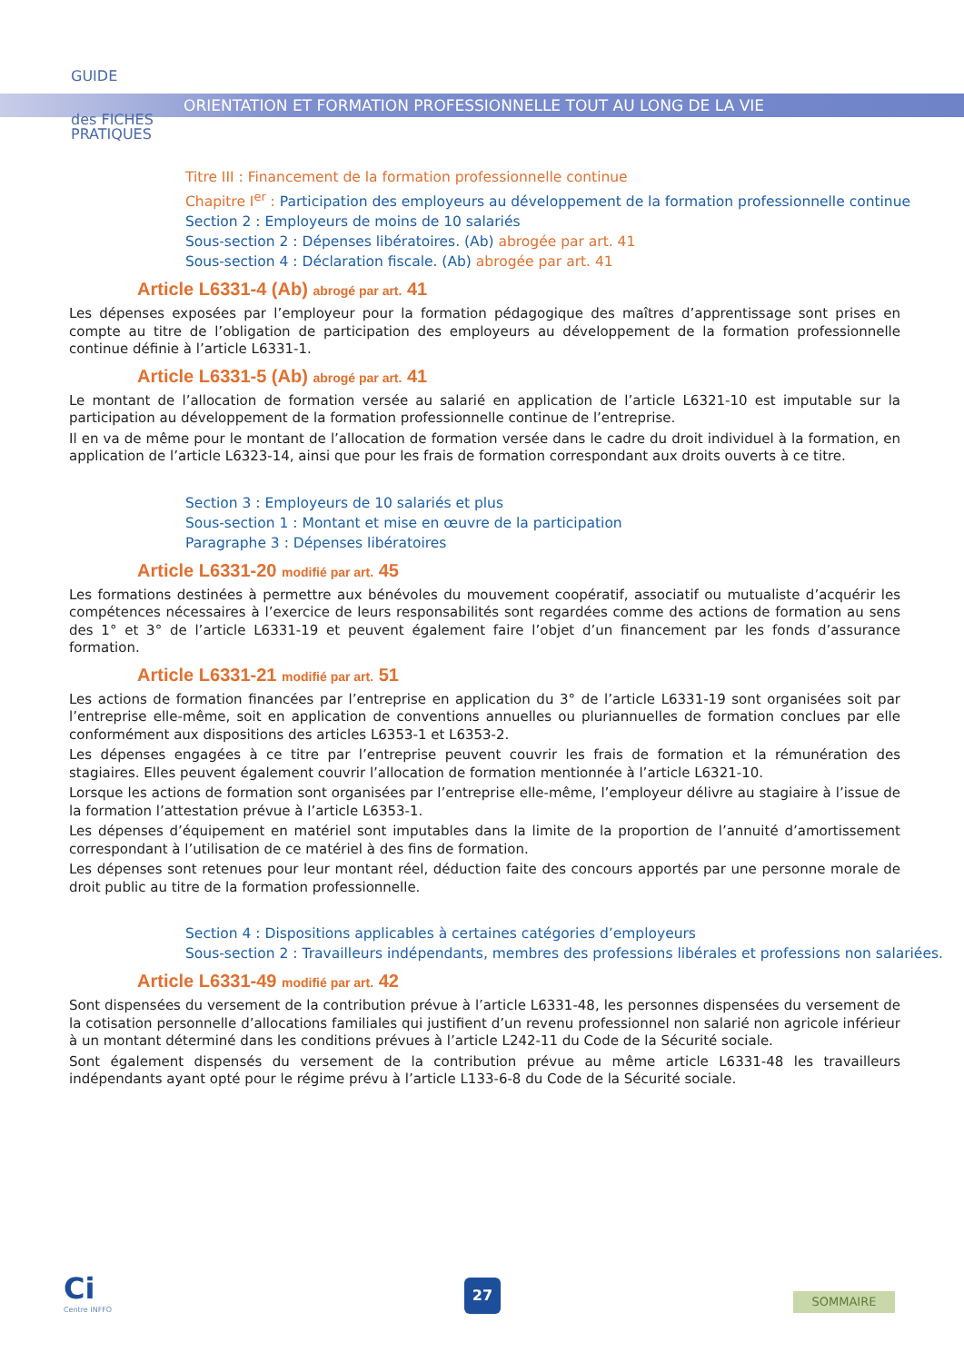GUIDE
des FICHES
PRATIQUES
ORIENTATION ET FORMATION PROFESSIONNELLE TOUT AU LONG DE LA VIE
Titre III : Financement de la formation professionnelle continue
Chapitre I<sup>er</sup> : Participation des employeurs au développement de la formation professionnelle continue
Section 2 : Employeurs de moins de 10 salariés
Sous-section 2 : Dépenses libératoires. (Ab) abrogée par art. 41
Sous-section 4 : Déclaration fiscale. (Ab) abrogée par art. 41
Article L6331-4 (Ab) abrogé par art. 41
Les dépenses exposées par l’employeur pour la formation pédagogique des maîtres d’apprentissage sont prises en compte au titre de l’obligation de participation des employeurs au développement de la formation professionnelle continue définie à l’article L6331-1.
Article L6331-5 (Ab) abrogé par art. 41
Le montant de l’allocation de formation versée au salarié en application de l’article L6321-10 est imputable sur la participation au développement de la formation professionnelle continue de l’entreprise.
Il en va de même pour le montant de l’allocation de formation versée dans le cadre du droit individuel à la formation, en application de l’article L6323-14, ainsi que pour les frais de formation correspondant aux droits ouverts à ce titre.
Section 3 : Employeurs de 10 salariés et plus
Sous-section 1 : Montant et mise en œuvre de la participation
Paragraphe 3 : Dépenses libératoires
Article L6331-20 modifié par art. 45
Les formations destinées à permettre aux bénévoles du mouvement coopératif, associatif ou mutualiste d’acquérir les compétences nécessaires à l’exercice de leurs responsabilités sont regardées comme des actions de formation au sens des 1° et 3° de l’article L6331-19 et peuvent également faire l’objet d’un financement par les fonds d’assurance formation.
Article L6331-21 modifié par art. 51
Les actions de formation financées par l’entreprise en application du 3° de l’article L6331-19 sont organisées soit par l’entreprise elle-même, soit en application de conventions annuelles ou pluriannuelles de formation conclues par elle conformément aux dispositions des articles L6353-1 et L6353-2.
Les dépenses engagées à ce titre par l’entreprise peuvent couvrir les frais de formation et la rémunération des stagiaires. Elles peuvent également couvrir l’allocation de formation mentionnée à l’article L6321-10.
Lorsque les actions de formation sont organisées par l’entreprise elle-même, l’employeur délivre au stagiaire à l’issue de la formation l’attestation prévue à l’article L6353-1.
Les dépenses d’équipement en matériel sont imputables dans la limite de la proportion de l’annuité d’amortissement correspondant à l’utilisation de ce matériel à des fins de formation.
Les dépenses sont retenues pour leur montant réel, déduction faite des concours apportés par une personne morale de droit public au titre de la formation professionnelle.
Section 4 : Dispositions applicables à certaines catégories d’employeurs
Sous-section 2 : Travailleurs indépendants, membres des professions libérales et professions non salariées.
Article L6331-49 modifié par art. 42
Sont dispensées du versement de la contribution prévue à l’article L6331-48, les personnes dispensées du versement de la cotisation personnelle d’allocations familiales qui justifient d’un revenu professionnel non salarié non agricole inférieur à un montant déterminé dans les conditions prévues à l’article L242-11 du Code de la Sécurité sociale.
Sont également dispensés du versement de la contribution prévue au même article L6331-48 les travailleurs indépendants ayant opté pour le régime prévu à l’article L133-6-8 du Code de la Sécurité sociale.
Ci
Centre INFFO
27
SOMMAIRE